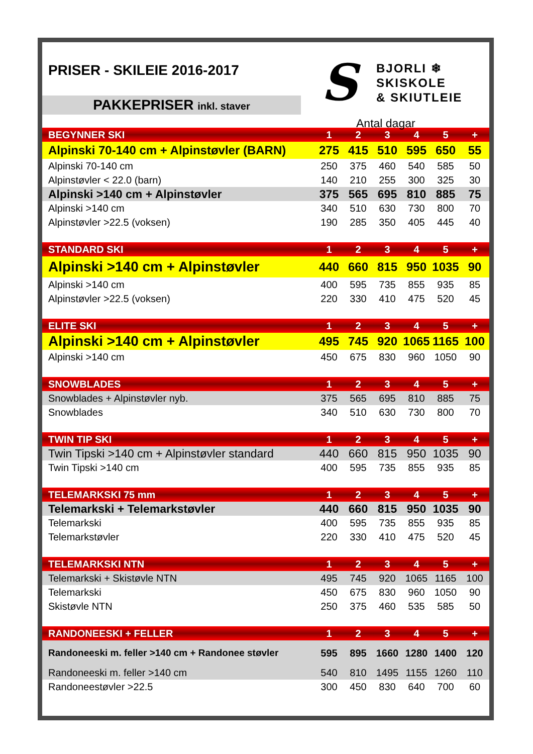PRISER - SKILEIE 2016-2017
PAKKEPRISER inkl. staver
S
BJORLI ❄
SKISKOLE
& SKIUTLEIE
Antal dagar
| BEGYNNER SKI | 1 | 2 | 3 | 4 | 5 | + |
| Alpinski 70-140 cm + Alpinstøvler (BARN) | 275 | 415 | 510 | 595 | 650 | 55 |
| Alpinski 70-140 cm | 250 | 375 | 460 | 540 | 585 | 50 |
| Alpinstøvler < 22.0 (barn) | 140 | 210 | 255 | 300 | 325 | 30 |
| Alpinski >140 cm + Alpinstøvler | 375 | 565 | 695 | 810 | 885 | 75 |
| Alpinski >140 cm | 340 | 510 | 630 | 730 | 800 | 70 |
| Alpinstøvler >22.5 (voksen) | 190 | 285 | 350 | 405 | 445 | 40 |
| STANDARD SKI | 1 | 2 | 3 | 4 | 5 | + |
| Alpinski >140 cm + Alpinstøvler | 440 | 660 | 815 | 950 | 1035 | 90 |
| Alpinski >140 cm | 400 | 595 | 735 | 855 | 935 | 85 |
| Alpinstøvler >22.5 (voksen) | 220 | 330 | 410 | 475 | 520 | 45 |
| ELITE SKI | 1 | 2 | 3 | 4 | 5 | + |
| Alpinski >140 cm + Alpinstøvler | 495 | 745 | 920 | 1065 | 1165 | 100 |
| Alpinski >140 cm | 450 | 675 | 830 | 960 | 1050 | 90 |
| SNOWBLADES | 1 | 2 | 3 | 4 | 5 | + |
| Snowblades + Alpinstøvler nyb. | 375 | 565 | 695 | 810 | 885 | 75 |
| Snowblades | 340 | 510 | 630 | 730 | 800 | 70 |
| TWIN TIP SKI | 1 | 2 | 3 | 4 | 5 | + |
| Twin Tipski >140 cm + Alpinstøvler standard | 440 | 660 | 815 | 950 | 1035 | 90 |
| Twin Tipski >140 cm | 400 | 595 | 735 | 855 | 935 | 85 |
| TELEMARKSKI 75 mm | 1 | 2 | 3 | 4 | 5 | + |
| Telemarkski + Telemarkstøvler | 440 | 660 | 815 | 950 | 1035 | 90 |
| Telemarkski | 400 | 595 | 735 | 855 | 935 | 85 |
| Telemarkstøvler | 220 | 330 | 410 | 475 | 520 | 45 |
| TELEMARKSKI NTN | 1 | 2 | 3 | 4 | 5 | + |
| Telemarkski + Skistøvle NTN | 495 | 745 | 920 | 1065 | 1165 | 100 |
| Telemarkski | 450 | 675 | 830 | 960 | 1050 | 90 |
| Skistøvle NTN | 250 | 375 | 460 | 535 | 585 | 50 |
| RANDONEESKI + FELLER | 1 | 2 | 3 | 4 | 5 | + |
| Randoneeski m. feller >140 cm + Randonee støvler | 595 | 895 | 1660 | 1280 | 1400 | 120 |
| Randoneeski m. feller >140 cm | 540 | 810 | 1495 | 1155 | 1260 | 110 |
| Randoneestøvler >22.5 | 300 | 450 | 830 | 640 | 700 | 60 |